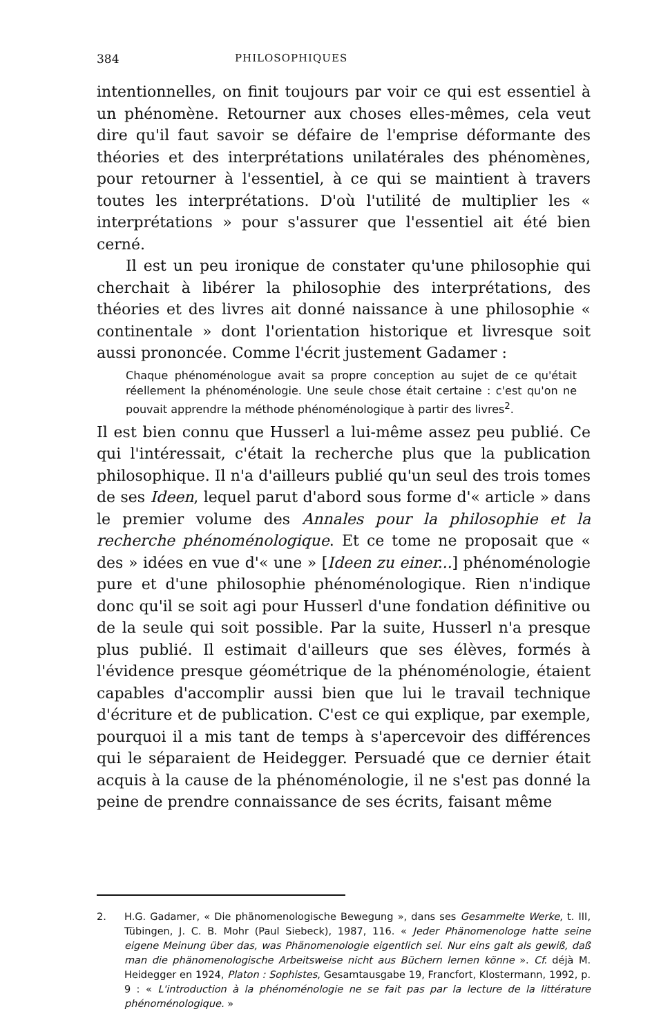384 PHILOSOPHIQUES
intentionnelles, on finit toujours par voir ce qui est essentiel à un phénomène. Retourner aux choses elles-mêmes, cela veut dire qu'il faut savoir se défaire de l'emprise déformante des théories et des interprétations unilatérales des phénomènes, pour retourner à l'essentiel, à ce qui se maintient à travers toutes les interprétations. D'où l'utilité de multiplier les « interprétations » pour s'assurer que l'essentiel ait été bien cerné.
Il est un peu ironique de constater qu'une philosophie qui cherchait à libérer la philosophie des interprétations, des théories et des livres ait donné naissance à une philosophie « continentale » dont l'orientation historique et livresque soit aussi prononcée. Comme l'écrit justement Gadamer :
Chaque phénoménologue avait sa propre conception au sujet de ce qu'était réellement la phénoménologie. Une seule chose était certaine : c'est qu'on ne pouvait apprendre la méthode phénoménologique à partir des livres<sup>2</sup>.
Il est bien connu que Husserl a lui-même assez peu publié. Ce qui l'intéressait, c'était la recherche plus que la publication philosophique. Il n'a d'ailleurs publié qu'un seul des trois tomes de ses Ideen, lequel parut d'abord sous forme d'« article » dans le premier volume des Annales pour la philosophie et la recherche phénoménologique. Et ce tome ne proposait que « des » idées en vue d'« une » [Ideen zu einer...] phénoménologie pure et d'une philosophie phénoménologique. Rien n'indique donc qu'il se soit agi pour Husserl d'une fondation définitive ou de la seule qui soit possible. Par la suite, Husserl n'a presque plus publié. Il estimait d'ailleurs que ses élèves, formés à l'évidence presque géométrique de la phénoménologie, étaient capables d'accomplir aussi bien que lui le travail technique d'écriture et de publication. C'est ce qui explique, par exemple, pourquoi il a mis tant de temps à s'apercevoir des différences qui le séparaient de Heidegger. Persuadé que ce dernier était acquis à la cause de la phénoménologie, il ne s'est pas donné la peine de prendre connaissance de ses écrits, faisant même
2. H.G. Gadamer, « Die phänomenologische Bewegung », dans ses Gesammelte Werke, t. III, Tübingen, J. C. B. Mohr (Paul Siebeck), 1987, 116. « Jeder Phänomenologe hatte seine eigene Meinung über das, was Phänomenologie eigentlich sei. Nur eins galt als gewiß, daß man die phänomenologische Arbeitsweise nicht aus Büchern lernen könne ». Cf. déjà M. Heidegger en 1924, Platon : Sophistes, Gesamtausgabe 19, Francfort, Klostermann, 1992, p. 9 : « L'introduction à la phénoménologie ne se fait pas par la lecture de la littérature phénoménologique. »